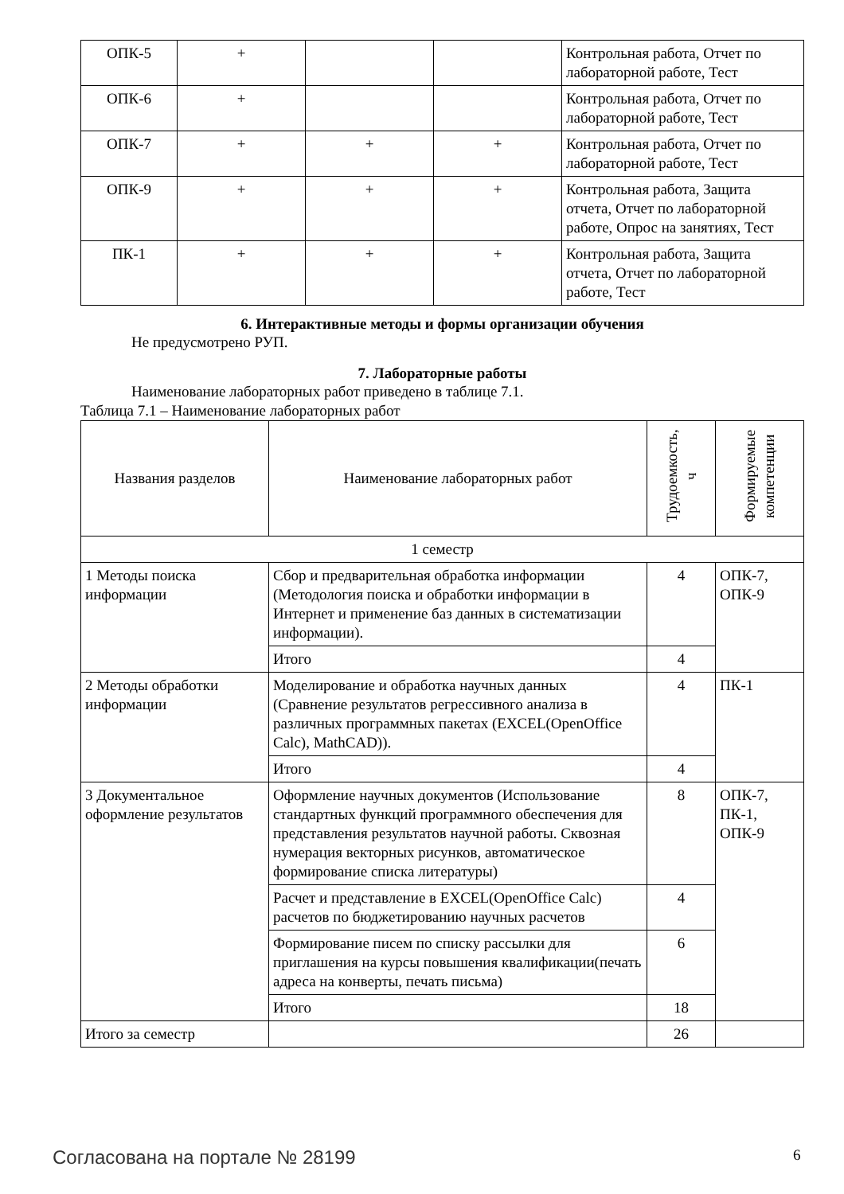| ОПК-5 | + | | | Контрольная работа, Отчет по лабораторной работе, Тест |
| ОПК-6 | + | | | Контрольная работа, Отчет по лабораторной работе, Тест |
| ОПК-7 | + | + | + | Контрольная работа, Отчет по лабораторной работе, Тест |
| ОПК-9 | + | + | + | Контрольная работа, Защита отчета, Отчет по лабораторной работе, Опрос на занятиях, Тест |
| ПК-1 | + | + | + | Контрольная работа, Защита отчета, Отчет по лабораторной работе, Тест |
6. Интерактивные методы и формы организации обучения
Не предусмотрено РУП.
7. Лабораторные работы
Наименование лабораторных работ приведено в таблице 7.1.
Таблица 7.1 – Наименование лабораторных работ
| Названия разделов | Наименование лабораторных работ | Трудоемкость, ч | Формируемые компетенции |
| --- | --- | --- | --- |
| 1 семестр | | | |
| 1 Методы поиска информации | Сбор и предварительная обработка информации (Методология поиска и обработки информации в Интернет и применение баз данных в систематизации информации). | 4 | ОПК-7, ОПК-9 |
| | Итого | 4 | |
| 2 Методы обработки информации | Моделирование и обработка научных данных (Сравнение результатов регрессивного анализа в различных программных пакетах (EXCEL(OpenOffice Calc), MathCAD)). | 4 | ПК-1 |
| | Итого | 4 | |
| 3 Документальное оформление результатов | Оформление научных документов (Использование стандартных функций программного обеспечения для представления результатов научной работы. Сквозная нумерация векторных рисунков, автоматическое формирование списка литературы) | 8 | ОПК-7, ПК-1, ОПК-9 |
| | Расчет и представление в EXCEL(OpenOffice Calc) расчетов по бюджетированию научных расчетов | 4 | |
| | Формирование писем по списку рассылки для приглашения на курсы повышения квалификации(печать адреса на конверты, печать письма) | 6 | |
| | Итого | 18 | |
| Итого за семестр | | 26 | |
Согласована на портале № 28199 6